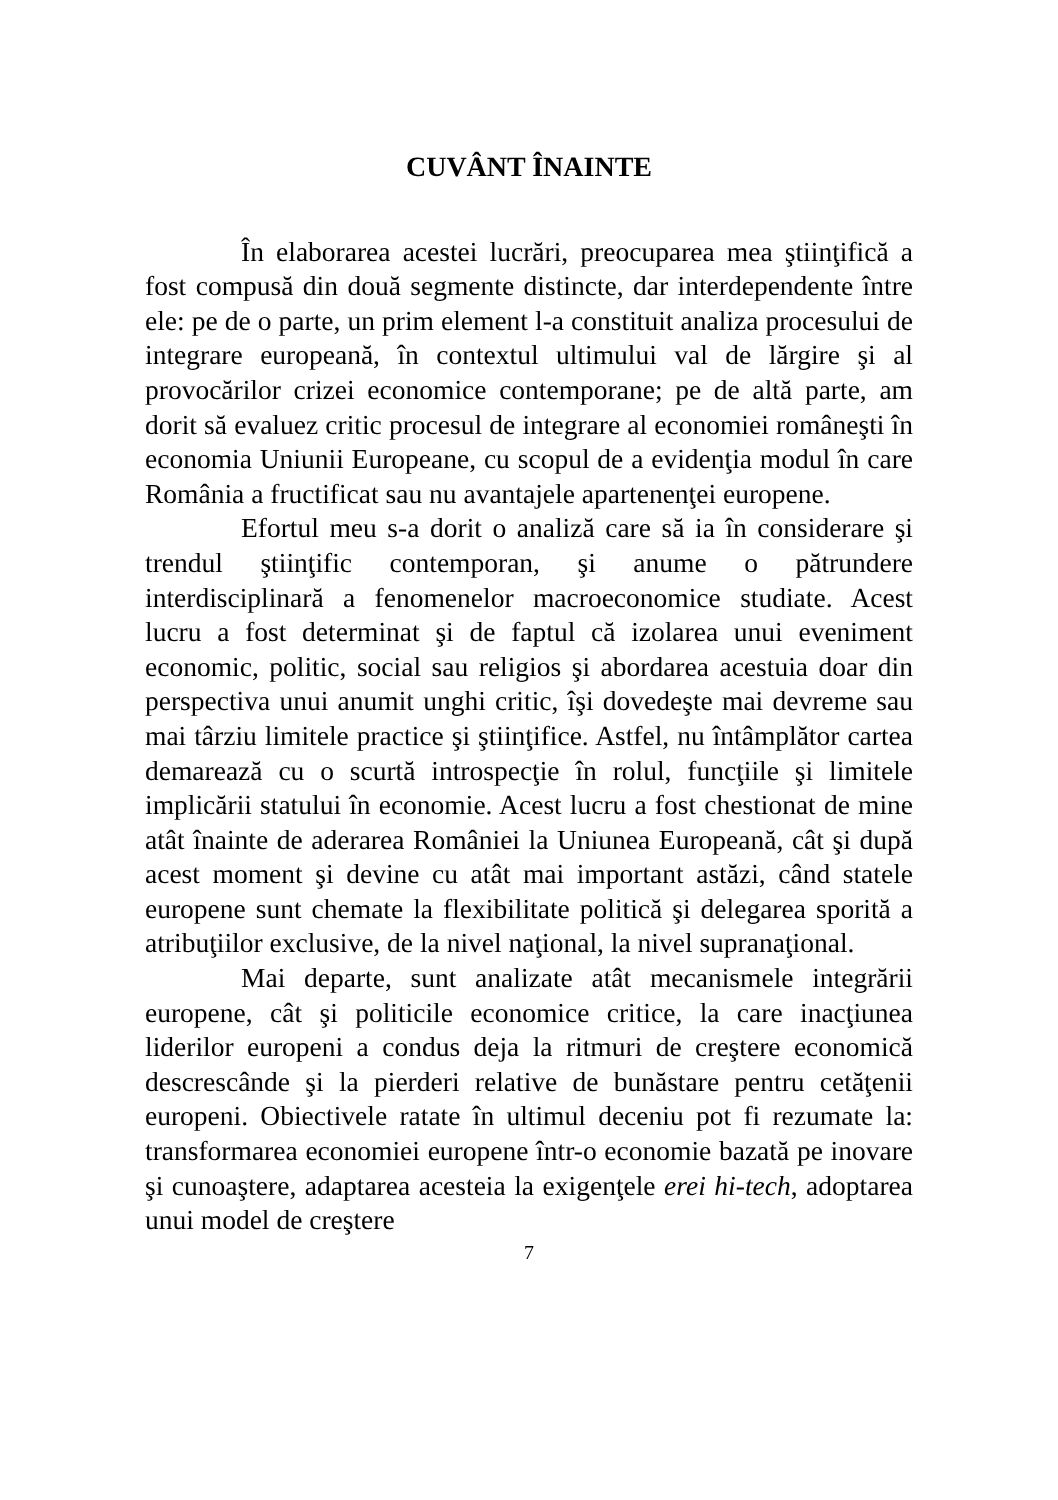CUVÂNT ÎNAINTE
În elaborarea acestei lucrări, preocuparea mea ştiinţifică a fost compusă din două segmente distincte, dar interdependente între ele: pe de o parte, un prim element l-a constituit analiza procesului de integrare europeană, în contextul ultimului val de lărgire şi al provocărilor crizei economice contemporane; pe de altă parte, am dorit să evaluez critic procesul de integrare al economiei româneşti în economia Uniunii Europeane, cu scopul de a evidenţia modul în care România a fructificat sau nu avantajele apartenenţei europene.
Efortul meu s-a dorit o analiză care să ia în considerare şi trendul ştiinţific contemporan, şi anume o pătrundere interdisciplinară a fenomenelor macroeconomice studiate. Acest lucru a fost determinat şi de faptul că izolarea unui eveniment economic, politic, social sau religios şi abordarea acestuia doar din perspectiva unui anumit unghi critic, îşi dovedeşte mai devreme sau mai târziu limitele practice şi ştiinţifice. Astfel, nu întâmplător cartea demarează cu o scurtă introspecţie în rolul, funcţiile şi limitele implicării statului în economie. Acest lucru a fost chestionat de mine atât înainte de aderarea României la Uniunea Europeană, cât şi după acest moment şi devine cu atât mai important astăzi, când statele europene sunt chemate la flexibilitate politică şi delegarea sporită a atribuţiilor exclusive, de la nivel naţional, la nivel supranaţional.
Mai departe, sunt analizate atât mecanismele integrării europene, cât şi politicile economice critice, la care inacţiunea liderilor europeni a condus deja la ritmuri de creştere economică descrescânde şi la pierderi relative de bunăstare pentru cetăţenii europeni. Obiectivele ratate în ultimul deceniu pot fi rezumate la: transformarea economiei europene într-o economie bazată pe inovare şi cunoaştere, adaptarea acesteia la exigenţele erei hi-tech, adoptarea unui model de creştere
7